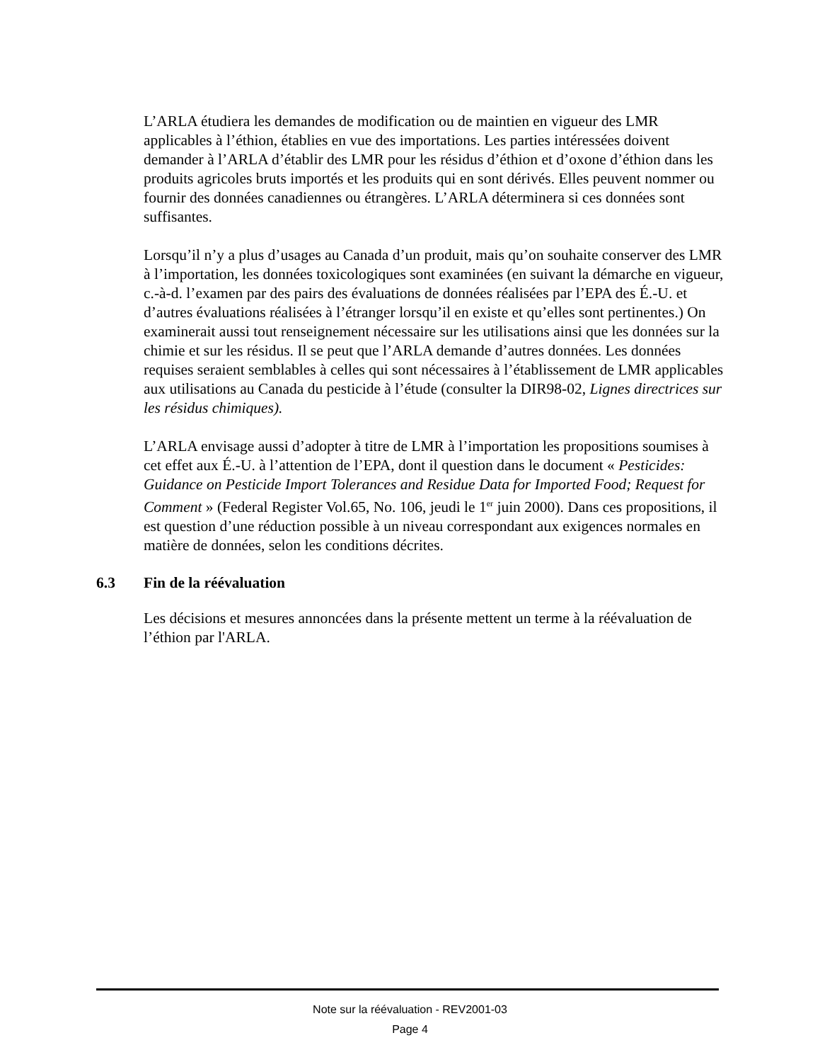L’ARLA étudiera les demandes de modification ou de maintien en vigueur des LMR applicables à l’éthion, établies en vue des importations. Les parties intéressées doivent demander à l’ARLA d’établir des LMR pour les résidus d’éthion et d’oxone d’éthion dans les produits agricoles bruts importés et les produits qui en sont dérivés. Elles peuvent nommer ou fournir des données canadiennes ou étrangères. L’ARLA déterminera si ces données sont suffisantes.
Lorsqu’il n’y a plus d’usages au Canada d’un produit, mais qu’on souhaite conserver des LMR à l’importation, les données toxicologiques sont examinées (en suivant la démarche en vigueur, c.-à-d. l’examen par des pairs des évaluations de données réalisées par l’EPA des É.-U. et d’autres évaluations réalisées à l’étranger lorsqu’il en existe et qu’elles sont pertinentes.) On examinerait aussi tout renseignement nécessaire sur les utilisations ainsi que les données sur la chimie et sur les résidus. Il se peut que l’ARLA demande d’autres données. Les données requises seraient semblables à celles qui sont nécessaires à l’établissement de LMR applicables aux utilisations au Canada du pesticide à l’étude (consulter la DIR98-02, Lignes directrices sur les résidus chimiques).
L’ARLA envisage aussi d’adopter à titre de LMR à l’importation les propositions soumises à cet effet aux É.-U. à l’attention de l’EPA, dont il question dans le document « Pesticides: Guidance on Pesticide Import Tolerances and Residue Data for Imported Food; Request for Comment » (Federal Register Vol.65, No. 106, jeudi le 1<sup>er</sup> juin 2000). Dans ces propositions, il est question d’une réduction possible à un niveau correspondant aux exigences normales en matière de données, selon les conditions décrites.
6.3 Fin de la réévaluation
Les décisions et mesures annoncées dans la présente mettent un terme à la réévaluation de l’éthion par l'ARLA.
Note sur la réévaluation - REV2001-03
Page 4